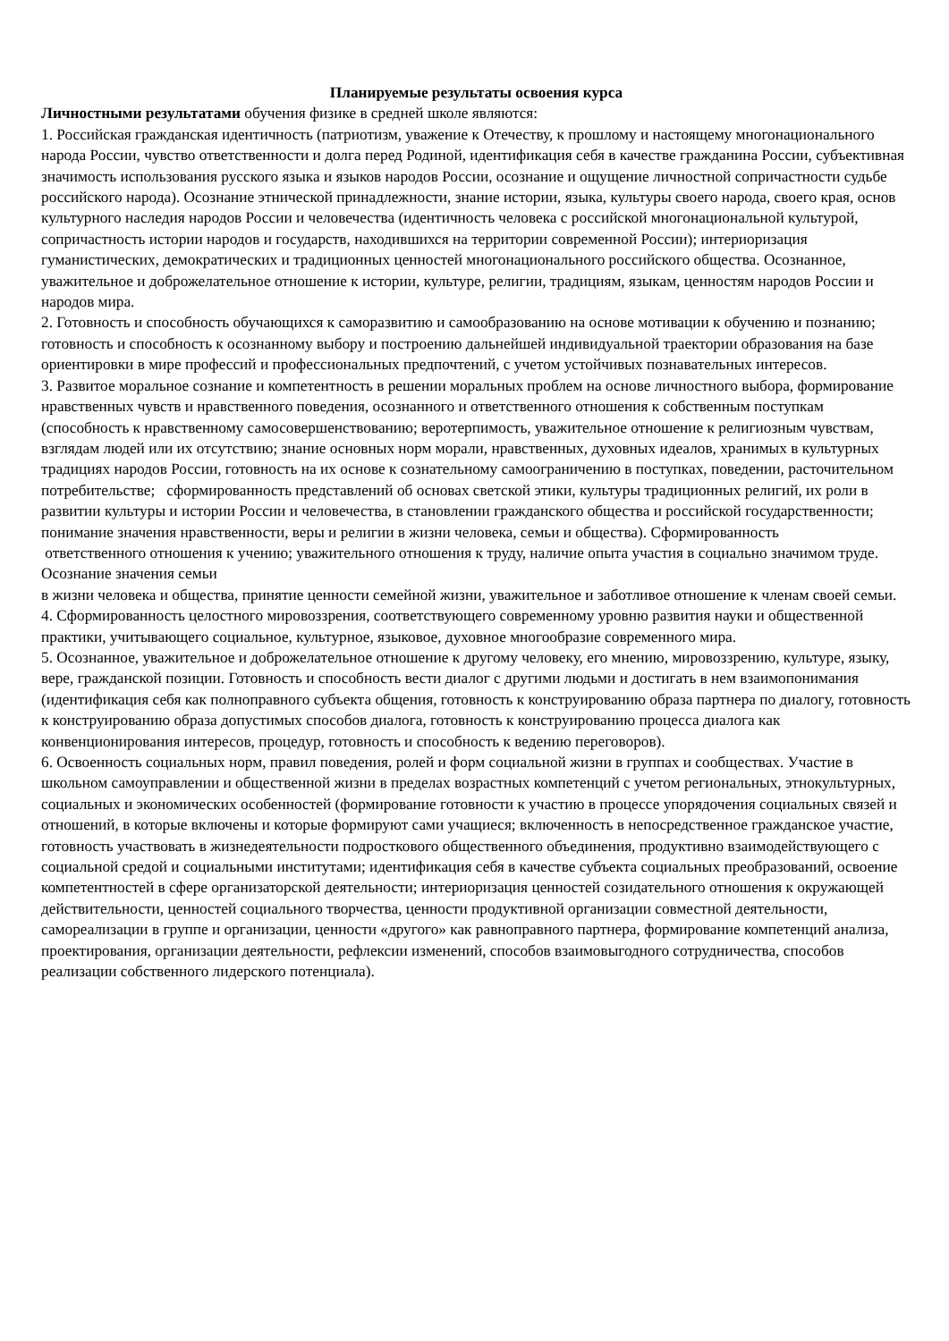Планируемые результаты освоения курса
Личностными результатами обучения физике в средней школе являются:
1. Российская гражданская идентичность (патриотизм, уважение к Отечеству, к прошлому и настоящему многонационального народа России, чувство ответственности и долга перед Родиной, идентификация себя в качестве гражданина России, субъективная значимость использования русского языка и языков народов России, осознание и ощущение личностной сопричастности судьбе российского народа). Осознание этнической принадлежности, знание истории, языка, культуры своего народа, своего края, основ культурного наследия народов России и человечества (идентичность человека с российской многонациональной культурой, сопричастность истории народов и государств, находившихся на территории современной России); интериоризация гуманистических, демократических и традиционных ценностей многонационального российского общества. Осознанное, уважительное и доброжелательное отношение к истории, культуре, религии, традициям, языкам, ценностям народов России и народов мира.
2. Готовность и способность обучающихся к саморазвитию и самообразованию на основе мотивации к обучению и познанию; готовность и способность к осознанному выбору и построению дальнейшей индивидуальной траектории образования на базе ориентировки в мире профессий и профессиональных предпочтений, с учетом устойчивых познавательных интересов.
3. Развитое моральное сознание и компетентность в решении моральных проблем на основе личностного выбора, формирование нравственных чувств и нравственного поведения, осознанного и ответственного отношения к собственным поступкам (способность к нравственному самосовершенствованию; веротерпимость, уважительное отношение к религиозным чувствам, взглядам людей или их отсутствию; знание основных норм морали, нравственных, духовных идеалов, хранимых в культурных традициях народов России, готовность на их основе к сознательному самоограничению в поступках, поведении, расточительном потребительстве; сформированность представлений об основах светской этики, культуры традиционных религий, их роли в развитии культуры и истории России и человечества, в становлении гражданского общества и российской государственности; понимание значения нравственности, веры и религии в жизни человека, семьи и общества). Сформированность
ответственного отношения к учению; уважительного отношения к труду, наличие опыта участия в социально значимом труде. Осознание значения семьи
в жизни человека и общества, принятие ценности семейной жизни, уважительное и заботливое отношение к членам своей семьи.
4. Сформированность целостного мировоззрения, соответствующего современному уровню развития науки и общественной практики, учитывающего социальное, культурное, языковое, духовное многообразие современного мира.
5. Осознанное, уважительное и доброжелательное отношение к другому человеку, его мнению, мировоззрению, культуре, языку, вере, гражданской позиции. Готовность и способность вести диалог с другими людьми и достигать в нем взаимопонимания (идентификация себя как полноправного субъекта общения, готовность к конструированию образа партнера по диалогу, готовность к конструированию образа допустимых способов диалога, готовность к конструированию процесса диалога как конвенционирования интересов, процедур, готовность и способность к ведению переговоров).
6. Освоенность социальных норм, правил поведения, ролей и форм социальной жизни в группах и сообществах. Участие в школьном самоуправлении и общественной жизни в пределах возрастных компетенций с учетом региональных, этнокультурных, социальных и экономических особенностей (формирование готовности к участию в процессе упорядочения социальных связей и отношений, в которые включены и которые формируют сами учащиеся; включенность в непосредственное гражданское участие, готовность участвовать в жизнедеятельности подросткового общественного объединения, продуктивно взаимодействующего с социальной средой и социальными институтами; идентификация себя в качестве субъекта социальных преобразований, освоение компетентностей в сфере организаторской деятельности; интериоризация ценностей созидательного отношения к окружающей действительности, ценностей социального творчества, ценности продуктивной организации совместной деятельности, самореализации в группе и организации, ценности «другого» как равноправного партнера, формирование компетенций анализа, проектирования, организации деятельности, рефлексии изменений, способов взаимовыгодного сотрудничества, способов реализации собственного лидерского потенциала).